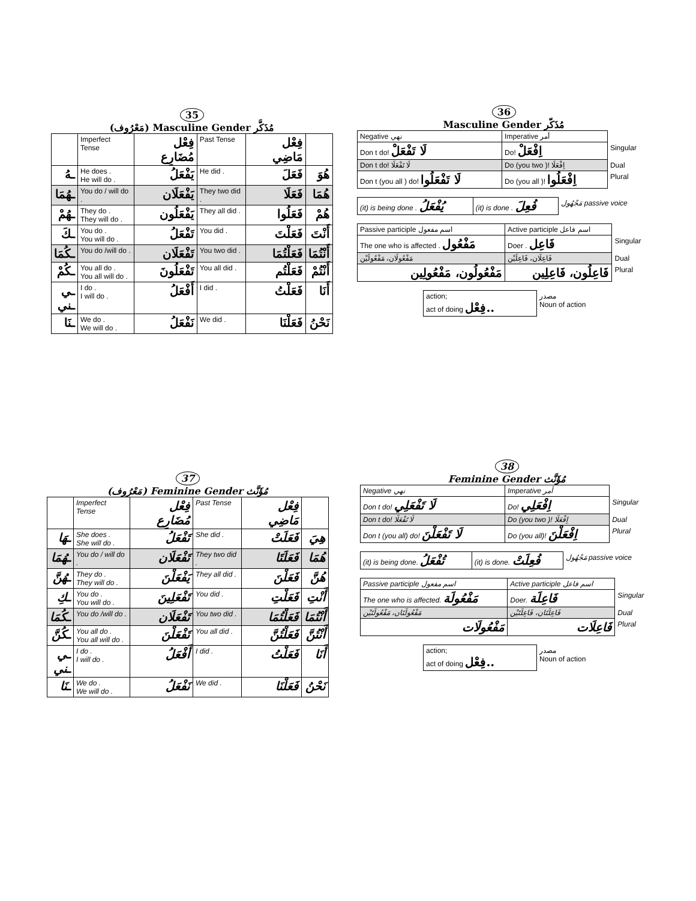35
(مَعْرُوف) Masculine Gender مُذَكَّر
| | Imperfect Tense | فِعْل مُضَارِع | Past Tense | فِعْل مَاضِي | |
| ـهُ | He does . He will do . | يَفْعَلُ | He did . | فَعَلَ | هُوَ |
| ـهُمَا | You do / will do . | يَفْعَلَان | They two did . | فَعَلَا | هُمَا |
| ـهُمْ | They do . They will do . | يَفْعَلُون | They all did . | فَعَلُوا | هُمْ |
| ـكَ | You do . You will do . | تَفْعَلُ | You did . | فَعَلْتَ | أَنْتَ |
| ـكُمَا | You do /will do . | تَفْعَلَان | You two did . | فَعَلْتُمَا | أَنْتُمَا |
| ـكُمْ | You all do . You all will do . | تَفْعَلُونَ | You all did . | فَعَلْتُم | أَنْتُمْ |
| ـي ـني | I do . I will do . | أَفْعَلُ | I did . | فَعَلْتُ | أَنَا |
| ـنَا | We do . We will do . | نَفْعَلُ | We did . | فَعَلْنَا | نَحْنُ |
36
Masculine Gender مُذَكّر
| Negative نهي | Imperative أمر | |
| Don t do! لَا تَفْعَلْ | Do! اِفْعَلْ | Singular |
| Don t do! لَا تَفْعَلَا | Do (you two )! اِفْعَلَا | Dual |
| Don t (you all ) do! لَا تَفْعَلُوا | Do (you all )! اِفْعَلُوا | Plural |
| (it) is being done . يُفْعَلُ | (it) is done . فُعِلَ | مَجْهُول passive voice |
| Passive participle اسم مفعول | Active participle اسم فاعل | |
| The one who is affected . مَفْعُول | Doer . فَاعِل | Singular |
| مَفْعُولَان، مَفْعُولَيْن | فَاعِلَان، فَاعِلَيْن | Dual |
| مَفْعُولُون، مَفْعُولِين | فَاعِلُون، فَاعِلِين | Plural |
| action; act of doing فِعْل.. | مصدر Noun of action |
37
(مَعْرُوف) Feminine Gender مُؤَنَّث
| | Imperfect Tense | فِعْل مُضَارِع | Past Tense | فِعْل مَاضِي | |
| ـهَا | She does . She will do . | تَفْعَلُ | She did . | فَعَلَتْ | هِيَ |
| ـهُمَا | You do / will do . | تَفْعَلَان | They two did . | فَعَلَتَا | هُمَا |
| ـهُنَّ | They do . They will do . | يَفْعَلْنَ | They all did . | فَعَلْنَ | هُنَّ |
| ـكِ | You do . You will do . | تَفْعَلِينَ | You did . | فَعَلْتِ | أَنْتِ |
| ـكُمَا | You do /will do . | تَفْعَلَان | You two did . | فَعَلْتُمَا | أَنْتُمَا |
| ـكُنَّ | You all do . You all will do . | تَفْعَلْنَ | You all did . | فَعَلْتُنَّ | أَنْتُنَّ |
| ـي ـني | I do . I will do . | أَفْعَلُ | I did . | فَعَلْتُ | أَنَا |
| ـنَا | We do . We will do . | نَفْعَلُ | We did . | فَعَلْنَا | نَحْنُ |
38
Feminine Gender مُؤَنَّث
| Negative نهي | Imperative أمر | |
| Don t do! لَا تَفْعَلِي | Do! اِفْعَلِي | Singular |
| Don t do! لَا تَفْعَلَا | Do (you two )! اِفْعَلَا | Dual |
| Don t (you all) do! لَا تَفْعَلْنَ | Do (you all)! اِفْعَلْنَ | Plural |
| (it) is being done. تُفْعَلُ | (it) is done. فُعِلَتْ | مَجْهُول passive voice |
| Passive participle اسم مفعول | Active participle اسم فاعل | |
| The one who is affected. مَفْعُولَة | Doer. فَاعِلَة | Singular |
| مَفْعُولَتَان، مَفْعُولَتَيْن | فَاعِلَتَان، فَاعِلَتَيْن | Dual |
| مَفْعُولَات | فَاعِلَات | Plural |
| action; act of doing فِعْل.. | مصدر Noun of action |